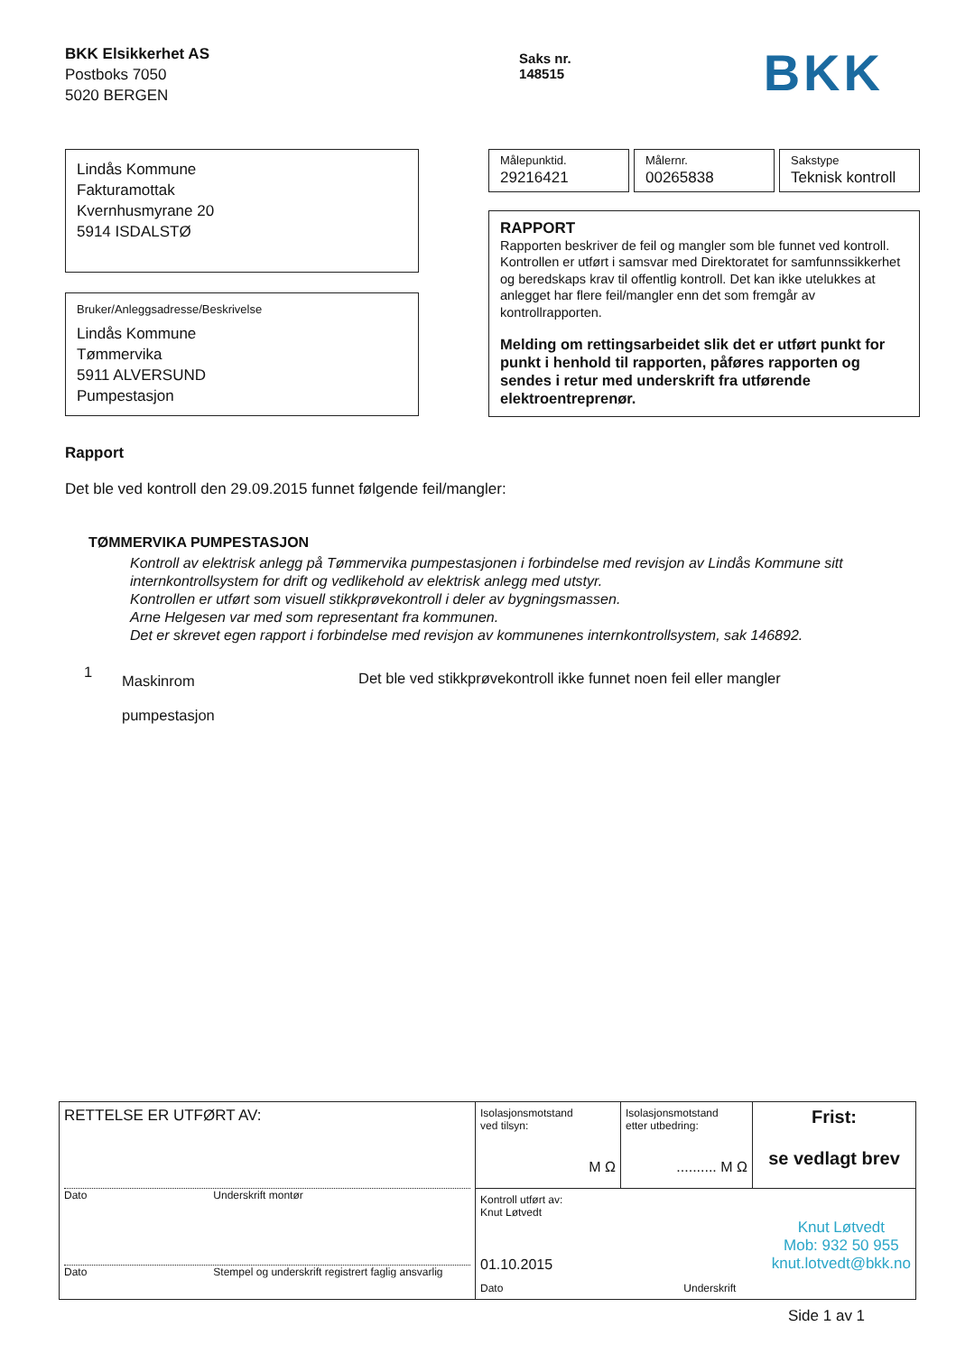BKK Elsikkerhet AS
Postboks 7050
5020 BERGEN
Saks nr.
148515
BKK
Lindås Kommune
Fakturamottak
Kvernhusmyrane 20
5914 ISDALSTØ
Bruker/Anleggsadresse/Beskrivelse
Lindås Kommune
Tømmervika
5911 ALVERSUND
Pumpestasjon
Målepunktid.
29216421
Målernr.
00265838
Sakstype
Teknisk kontroll
RAPPORT
Rapporten beskriver de feil og mangler som ble funnet ved kontroll. Kontrollen er utført i samsvar med Direktoratet for samfunnssikkerhet og beredskaps krav til offentlig kontroll. Det kan ikke utelukkes at anlegget har flere feil/mangler enn det som fremgår av kontrollrapporten.
Melding om rettingsarbeidet slik det er utført punkt for punkt i henhold til rapporten, påføres rapporten og sendes i retur med underskrift fra utførende elektroentreprenør.
Rapport
Det ble ved kontroll den 29.09.2015 funnet følgende feil/mangler:
TØMMERVIKA PUMPESTASJON
Kontroll av elektrisk anlegg på Tømmervika pumpestasjonen i forbindelse med revisjon av Lindås Kommune sitt internkontrollsystem for drift og vedlikehold av elektrisk anlegg med utstyr.
Kontrollen er utført som visuell stikkprøvekontroll i deler av bygningsmassen.
Arne Helgesen var med som representant fra kommunen.
Det er skrevet egen rapport i forbindelse med revisjon av kommunenes internkontrollsystem, sak 146892.
| 1 | Maskinrom pumpestasjon | Det ble ved stikkprøvekontroll ikke funnet noen feil eller mangler |
| RETTELSE ER UTFØRT AV: Dato Underskrift montør Dato Stempel og underskrift registrert faglig ansvarlig | Isolasjonsmotstand ved tilsyn: M Ω | Isolasjonsmotstand etter utbedring: .......... M Ω | Frist: se vedlagt brev |
| | Kontroll utført av: Knut Løtvedt 01.10.2015 Knut Løtvedt Mob: 932 50 955 knut.lotvedt@bkk.no Dato Underskrift | | |
Side 1 av 1